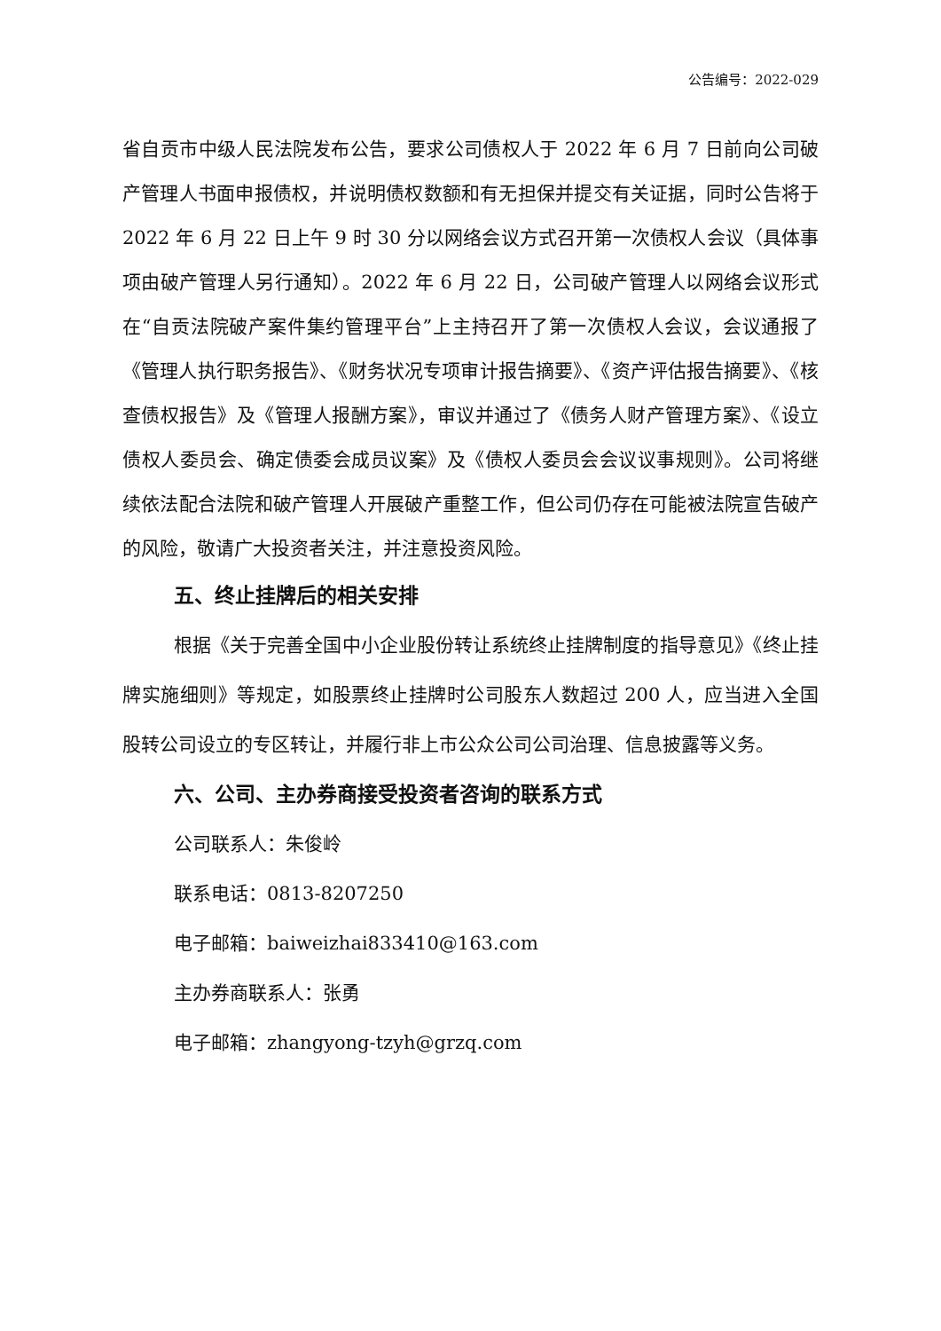公告编号：2022-029
省自贡市中级人民法院发布公告，要求公司债权人于 2022 年 6 月 7 日前向公司破产管理人书面申报债权，并说明债权数额和有无担保并提交有关证据，同时公告将于 2022 年 6 月 22 日上午 9 时 30 分以网络会议方式召开第一次债权人会议（具体事项由破产管理人另行通知）。2022 年 6 月 22 日，公司破产管理人以网络会议形式在“自贡法院破产案件集约管理平台”上主持召开了第一次债权人会议，会议通报了《管理人执行职务报告》、《财务状况专项审计报告摘要》、《资产评估报告摘要》、《核查债权报告》及《管理人报酬方案》，审议并通过了《债务人财产管理方案》、《设立债权人委员会、确定债委会成员议案》及《债权人委员会会议议事规则》。公司将继续依法配合法院和破产管理人开展破产重整工作，但公司仍存在可能被法院宣告破产的风险，敬请广大投资者关注，并注意投资风险。
五、终止挂牌后的相关安排
根据《关于完善全国中小企业股份转让系统终止挂牌制度的指导意见》《终止挂牌实施细则》等规定，如股票终止挂牌时公司股东人数超过 200 人，应当进入全国股转公司设立的专区转让，并履行非上市公众公司公司治理、信息披露等义务。
六、公司、主办券商接受投资者咨询的联系方式
公司联系人：朱俊岭
联系电话：0813-8207250
电子邮箱：baiweizhai833410@163.com
主办券商联系人：张勇
电子邮箱：zhangyong-tzyh@grzq.com